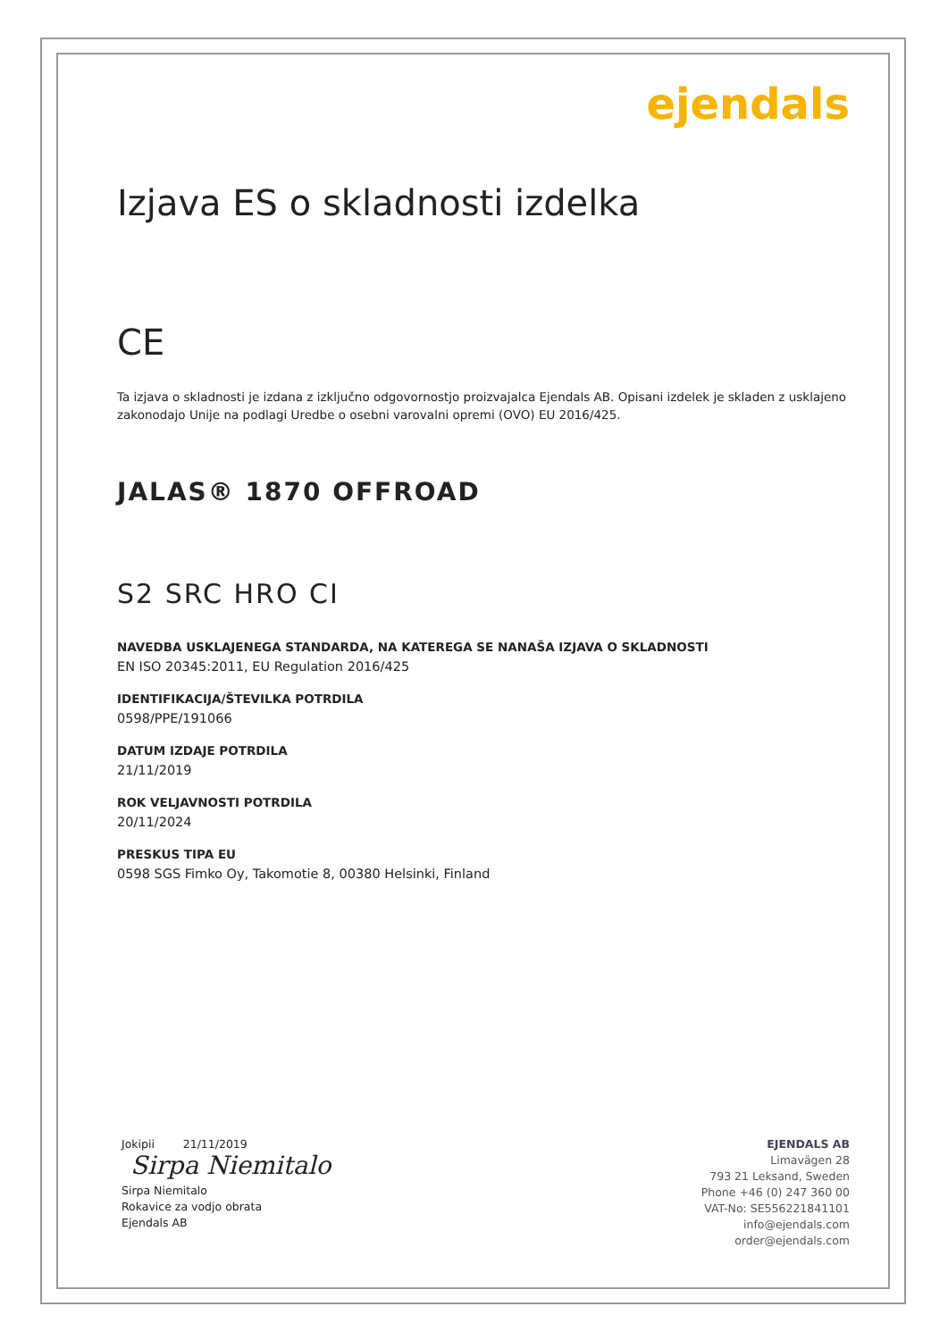ejendals
Izjava ES o skladnosti izdelka
CE
Ta izjava o skladnosti je izdana z izključno odgovornostjo proizvajalca Ejendals AB. Opisani izdelek je skladen z usklajeno zakonodajo Unije na podlagi Uredbe o osebni varovalni opremi (OVO) EU 2016/425.
JALAS® 1870 OFFROAD
S2 SRC HRO CI
NAVEDBA USKLAJENEGA STANDARDA, NA KATEREGA SE NANAŠA IZJAVA O SKLADNOSTI
EN ISO 20345:2011, EU Regulation 2016/425
IDENTIFIKACIJA/ŠTEVILKA POTRDILA
0598/PPE/191066
DATUM IZDAJE POTRDILA
21/11/2019
ROK VELJAVNOSTI POTRDILA
20/11/2024
PRESKUS TIPA EU
0598 SGS Fimko Oy, Takomotie 8, 00380 Helsinki, Finland
Jokipii 21/11/2019
Sirpa Niemitalo
Sirpa Niemitalo
Rokavice za vodjo obrata
Ejendals AB
EJENDALS AB
Limavägen 28
793 21 Leksand, Sweden
Phone +46 (0) 247 360 00
VAT-No: SE556221841101
info@ejendals.com
order@ejendals.com